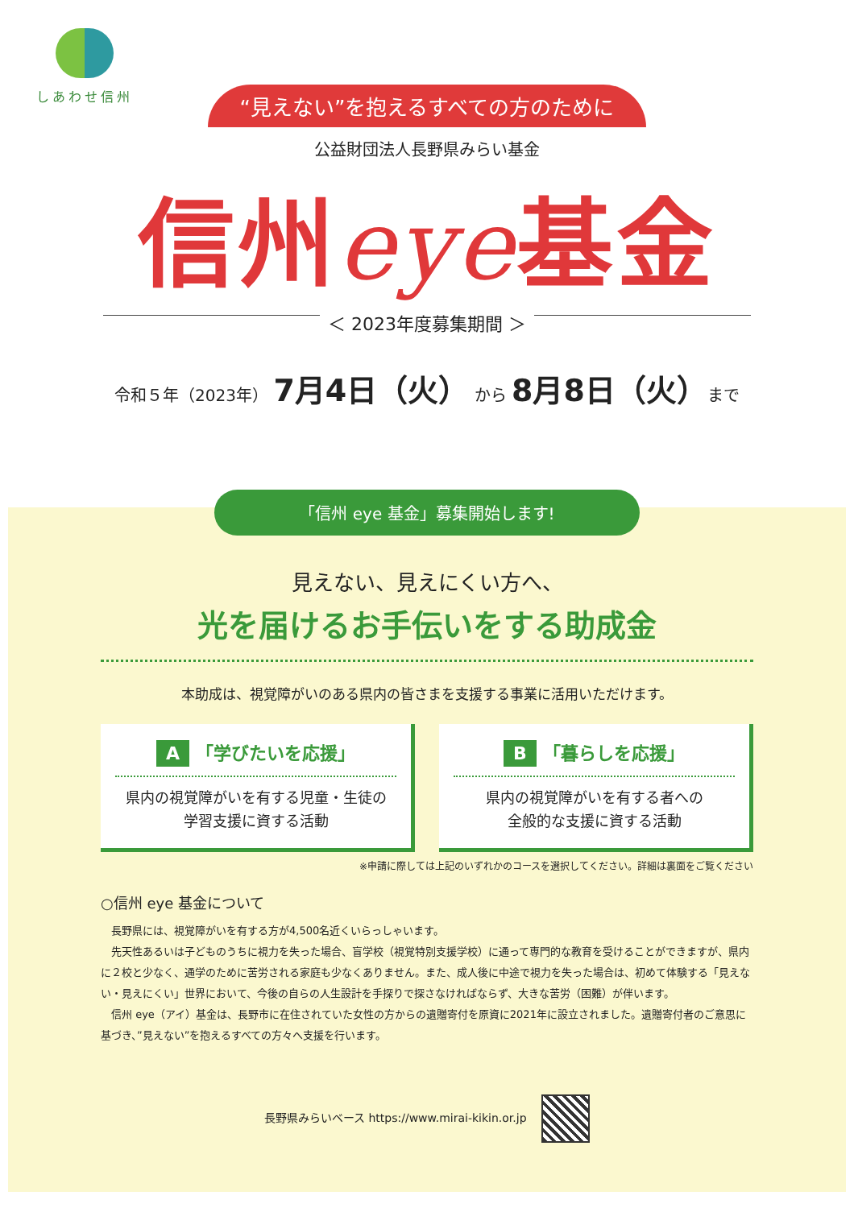しあわせ信州
“見えない”を抱えるすべての方のために
公益財団法人長野県みらい基金
信州eye基金
＜ 2023年度募集期間 ＞
令和５年（2023年） 7月4日（火） から 8月8日（火）まで
「信州 eye 基金」募集開始します!
見えない、見えにくい方へ、
光を届けるお手伝いをする助成金
本助成は、視覚障がいのある県内の皆さまを支援する事業に活用いただけます。
A 「学びたいを応援」
県内の視覚障がいを有する児童・生徒の
学習支援に資する活動
B 「暮らしを応援」
県内の視覚障がいを有する者への
全般的な支援に資する活動
※申請に際しては上記のいずれかのコースを選択してください。詳細は裏面をご覧ください
○信州 eye 基金について
長野県には、視覚障がいを有する方が4,500名近くいらっしゃいます。
先天性あるいは子どものうちに視力を失った場合、盲学校（視覚特別支援学校）に通って専門的な教育を受けることができますが、県内に２校と少なく、通学のために苦労される家庭も少なくありません。また、成人後に中途で視力を失った場合は、初めて体験する「見えない・見えにくい」世界において、今後の自らの人生設計を手探りで探さなければならず、大きな苦労（困難）が伴います。
信州 eye（アイ）基金は、長野市に在住されていた女性の方からの遺贈寄付を原資に2021年に設立されました。遺贈寄付者のご意思に基づき、”見えない”を抱えるすべての方々へ支援を行います。
長野県みらいベース https://www.mirai-kikin.or.jp